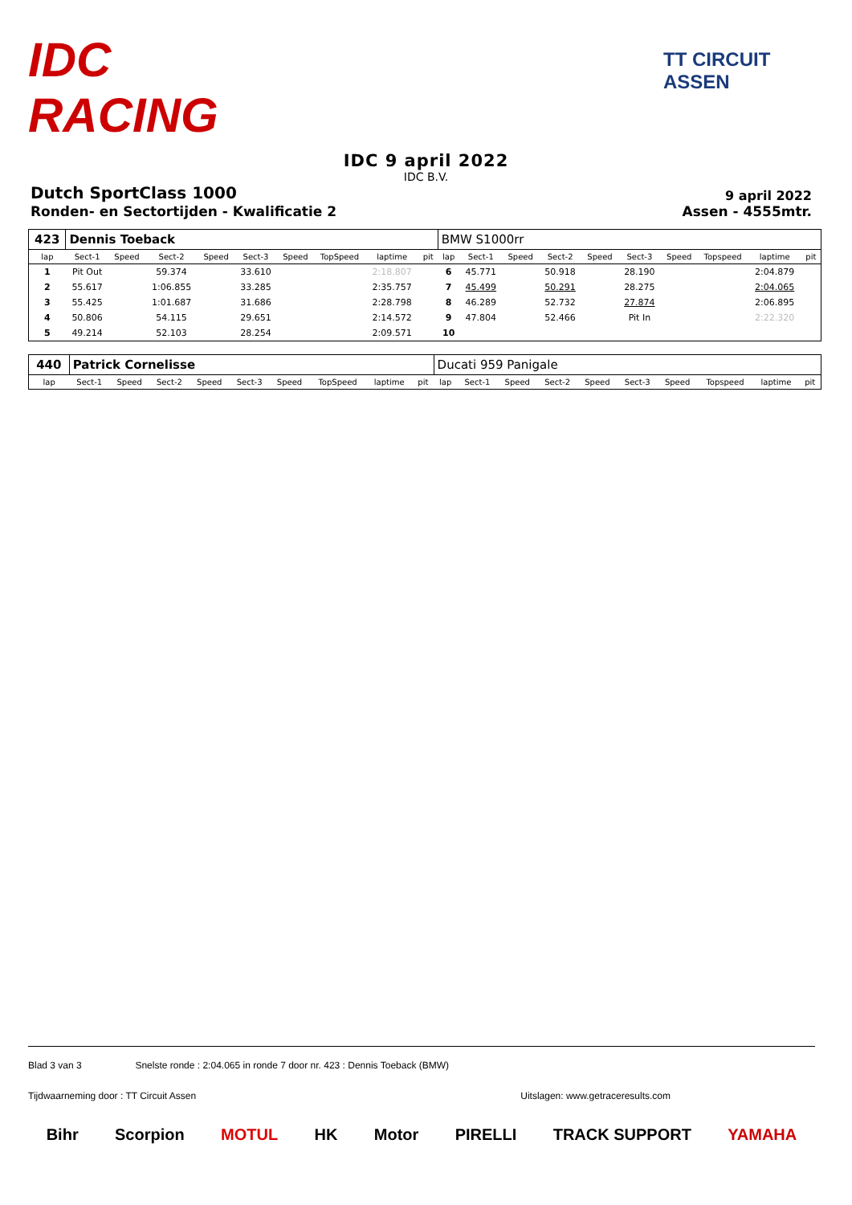IDC RACING
TT CIRCUIT ASSEN
IDC 9 april 2022
IDC B.V.
Dutch SportClass 1000
9 april 2022
Ronden- en Sectortijden - Kwalificatie 2
Assen - 4555mtr.
| 423 | Dennis Toeback | | | | | | | | | BMW S1000rr | | | | | | | | | |
| lap | Sect-1 | Speed | Sect-2 | Speed | Sect-3 | Speed | TopSpeed | laptime | pit | lap | Sect-1 | Speed | Sect-2 | Speed | Sect-3 | Speed | Topspeed | laptime | pit |
| 1 | Pit Out | | 59.374 | | 33.610 | | | 2:18.807 | | 6 | 45.771 | | 50.918 | | 28.190 | | | 2:04.879 | |
| 2 | 55.617 | | 1:06.855 | | 33.285 | | | 2:35.757 | | 7 | 45.499 | | 50.291 | | 28.275 | | | 2:04.065 | |
| 3 | 55.425 | | 1:01.687 | | 31.686 | | | 2:28.798 | | 8 | 46.289 | | 52.732 | | 27.874 | | | 2:06.895 | |
| 4 | 50.806 | | 54.115 | | 29.651 | | | 2:14.572 | | 9 | 47.804 | | 52.466 | | Pit In | | | 2:22.320 | |
| 5 | 49.214 | | 52.103 | | 28.254 | | | 2:09.571 | | 10 | | | | | | | | | |
| 440 | Patrick Cornelisse | | | | | | | | | Ducati 959 Panigale | | | | | | | | | |
| lap | Sect-1 | Speed | Sect-2 | Speed | Sect-3 | Speed | TopSpeed | laptime | pit | lap | Sect-1 | Speed | Sect-2 | Speed | Sect-3 | Speed | Topspeed | laptime | pit |
Blad 3 van 3 Snelste ronde : 2:04.065 in ronde 7 door nr. 423 : Dennis Toeback (BMW)
Tijdwaarneming door : TT Circuit Assen Uitslagen: www.getraceresults.com
Bihr Scorpion MOTUL HK Motor PIRELLI TRACK SUPPORT YAMAHA